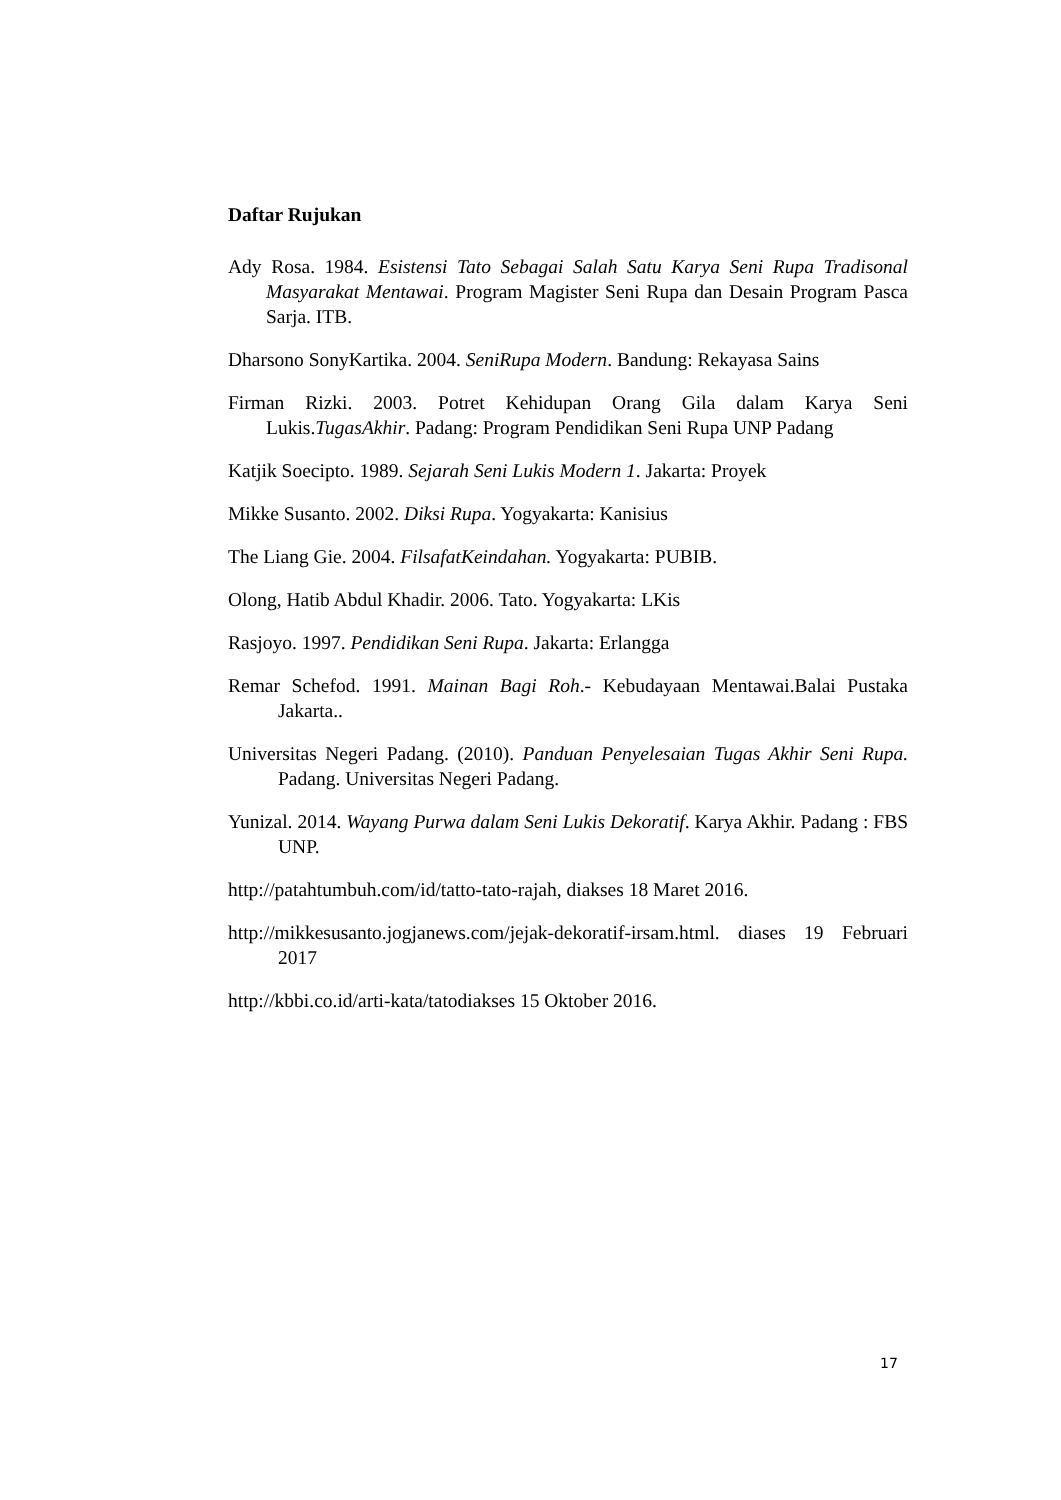Daftar Rujukan
Ady Rosa. 1984. Esistensi Tato Sebagai Salah Satu Karya Seni Rupa Tradisonal Masyarakat Mentawai. Program Magister Seni Rupa dan Desain Program Pasca Sarja. ITB.
Dharsono SonyKartika. 2004. SeniRupa Modern. Bandung: Rekayasa Sains
Firman Rizki. 2003. Potret Kehidupan Orang Gila dalam Karya Seni Lukis.TugasAkhir. Padang: Program Pendidikan Seni Rupa UNP Padang
Katjik Soecipto. 1989. Sejarah Seni Lukis Modern 1. Jakarta: Proyek
Mikke Susanto. 2002. Diksi Rupa. Yogyakarta: Kanisius
The Liang Gie. 2004. FilsafatKeindahan. Yogyakarta: PUBIB.
Olong, Hatib Abdul Khadir. 2006. Tato. Yogyakarta: LKis
Rasjoyo. 1997. Pendidikan Seni Rupa. Jakarta: Erlangga
Remar Schefod. 1991. Mainan Bagi Roh.- Kebudayaan Mentawai.Balai Pustaka Jakarta..
Universitas Negeri Padang. (2010). Panduan Penyelesaian Tugas Akhir Seni Rupa. Padang. Universitas Negeri Padang.
Yunizal. 2014. Wayang Purwa dalam Seni Lukis Dekoratif. Karya Akhir. Padang : FBS UNP.
http://patahtumbuh.com/id/tatto-tato-rajah, diakses 18 Maret 2016.
http://mikkesusanto.jogjanews.com/jejak-dekoratif-irsam.html. diases 19 Februari 2017
http://kbbi.co.id/arti-kata/tatodiakses 15 Oktober 2016.
17